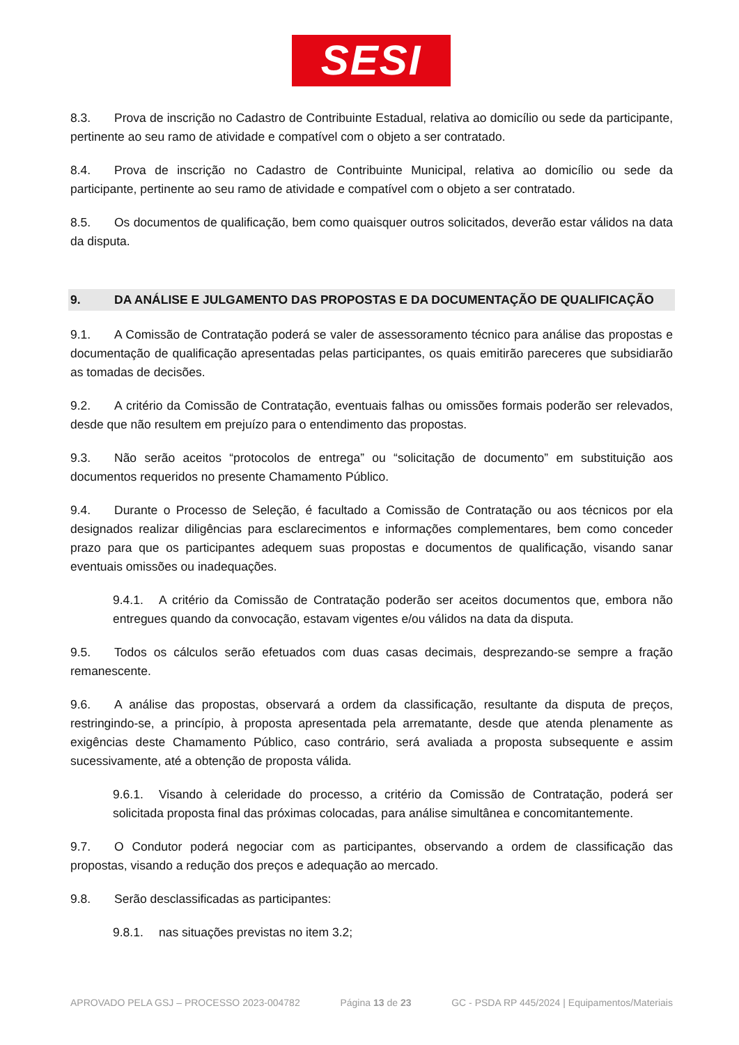SESI
8.3. Prova de inscrição no Cadastro de Contribuinte Estadual, relativa ao domicílio ou sede da participante, pertinente ao seu ramo de atividade e compatível com o objeto a ser contratado.
8.4. Prova de inscrição no Cadastro de Contribuinte Municipal, relativa ao domicílio ou sede da participante, pertinente ao seu ramo de atividade e compatível com o objeto a ser contratado.
8.5. Os documentos de qualificação, bem como quaisquer outros solicitados, deverão estar válidos na data da disputa.
9. DA ANÁLISE E JULGAMENTO DAS PROPOSTAS E DA DOCUMENTAÇÃO DE QUALIFICAÇÃO
9.1. A Comissão de Contratação poderá se valer de assessoramento técnico para análise das propostas e documentação de qualificação apresentadas pelas participantes, os quais emitirão pareceres que subsidiarão as tomadas de decisões.
9.2. A critério da Comissão de Contratação, eventuais falhas ou omissões formais poderão ser relevados, desde que não resultem em prejuízo para o entendimento das propostas.
9.3. Não serão aceitos “protocolos de entrega” ou “solicitação de documento” em substituição aos documentos requeridos no presente Chamamento Público.
9.4. Durante o Processo de Seleção, é facultado a Comissão de Contratação ou aos técnicos por ela designados realizar diligências para esclarecimentos e informações complementares, bem como conceder prazo para que os participantes adequem suas propostas e documentos de qualificação, visando sanar eventuais omissões ou inadequações.
9.4.1. A critério da Comissão de Contratação poderão ser aceitos documentos que, embora não entregues quando da convocação, estavam vigentes e/ou válidos na data da disputa.
9.5. Todos os cálculos serão efetuados com duas casas decimais, desprezando-se sempre a fração remanescente.
9.6. A análise das propostas, observará a ordem da classificação, resultante da disputa de preços, restringindo-se, a princípio, à proposta apresentada pela arrematante, desde que atenda plenamente as exigências deste Chamamento Público, caso contrário, será avaliada a proposta subsequente e assim sucessivamente, até a obtenção de proposta válida.
9.6.1. Visando à celeridade do processo, a critério da Comissão de Contratação, poderá ser solicitada proposta final das próximas colocadas, para análise simultânea e concomitantemente.
9.7. O Condutor poderá negociar com as participantes, observando a ordem de classificação das propostas, visando a redução dos preços e adequação ao mercado.
9.8. Serão desclassificadas as participantes:
9.8.1. nas situações previstas no item 3.2;
APROVADO PELA GSJ – PROCESSO 2023-004782 Página 13 de 23 GC - PSDA RP 445/2024 | Equipamentos/Materiais